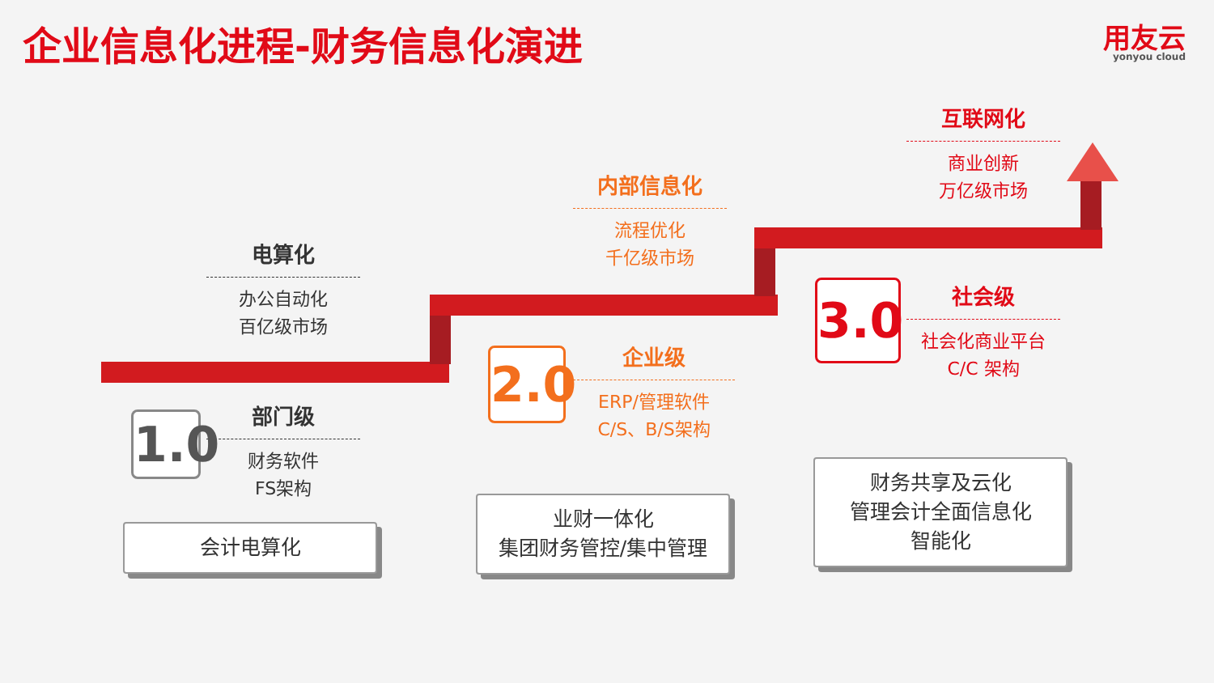企业信息化进程-财务信息化演进 用友云
yonyou cloud
电算化
办公自动化
百亿级市场
部门级
财务软件
FS架构
1.0
内部信息化
流程优化
千亿级市场
企业级
ERP/管理软件
C/S、B/S架构
2.0
互联网化
商业创新
万亿级市场
社会级
社会化商业平台
C/C 架构
3.0
会计电算化
业财一体化
集团财务管控/集中管理
财务共享及云化
管理会计全面信息化
智能化